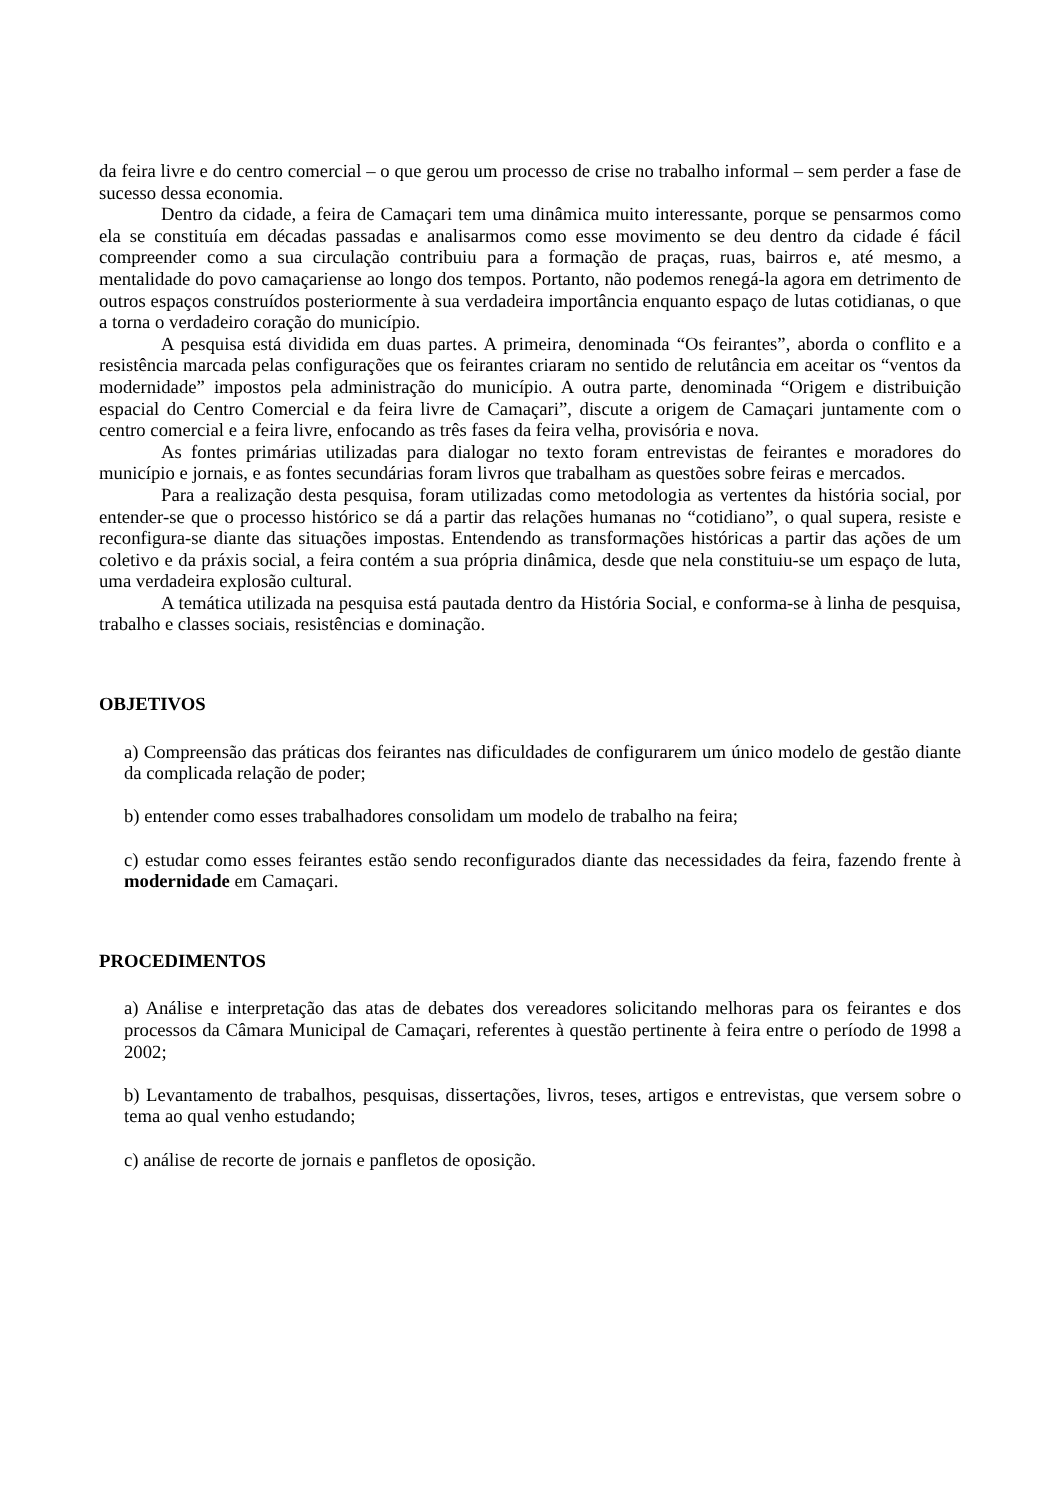da feira livre e do centro comercial – o que gerou um processo de crise no trabalho informal – sem perder a fase de sucesso dessa economia.
Dentro da cidade, a feira de Camaçari tem uma dinâmica muito interessante, porque se pensarmos como ela se constituía em décadas passadas e analisarmos como esse movimento se deu dentro da cidade é fácil compreender como a sua circulação contribuiu para a formação de praças, ruas, bairros e, até mesmo, a mentalidade do povo camaçariense ao longo dos tempos. Portanto, não podemos renegá-la agora em detrimento de outros espaços construídos posteriormente à sua verdadeira importância enquanto espaço de lutas cotidianas, o que a torna o verdadeiro coração do município.
A pesquisa está dividida em duas partes. A primeira, denominada “Os feirantes”, aborda o conflito e a resistência marcada pelas configurações que os feirantes criaram no sentido de relutância em aceitar os “ventos da modernidade” impostos pela administração do município. A outra parte, denominada “Origem e distribuição espacial do Centro Comercial e da feira livre de Camaçari”, discute a origem de Camaçari juntamente com o centro comercial e a feira livre, enfocando as três fases da feira velha, provisória e nova.
As fontes primárias utilizadas para dialogar no texto foram entrevistas de feirantes e moradores do município e jornais, e as fontes secundárias foram livros que trabalham as questões sobre feiras e mercados.
Para a realização desta pesquisa, foram utilizadas como metodologia as vertentes da história social, por entender-se que o processo histórico se dá a partir das relações humanas no “cotidiano”, o qual supera, resiste e reconfigura-se diante das situações impostas. Entendendo as transformações históricas a partir das ações de um coletivo e da práxis social, a feira contém a sua própria dinâmica, desde que nela constituiu-se um espaço de luta, uma verdadeira explosão cultural.
A temática utilizada na pesquisa está pautada dentro da História Social, e conforma-se à linha de pesquisa, trabalho e classes sociais, resistências e dominação.
OBJETIVOS
a) Compreensão das práticas dos feirantes nas dificuldades de configurarem um único modelo de gestão diante da complicada relação de poder;
b) entender como esses trabalhadores consolidam um modelo de trabalho na feira;
c) estudar como esses feirantes estão sendo reconfigurados diante das necessidades da feira, fazendo frente à modernidade em Camaçari.
PROCEDIMENTOS
a) Análise e interpretação das atas de debates dos vereadores solicitando melhoras para os feirantes e dos processos da Câmara Municipal de Camaçari, referentes à questão pertinente à feira entre o período de 1998 a 2002;
b) Levantamento de trabalhos, pesquisas, dissertações, livros, teses, artigos e entrevistas, que versem sobre o tema ao qual venho estudando;
c) análise de recorte de jornais e panfletos de oposição.